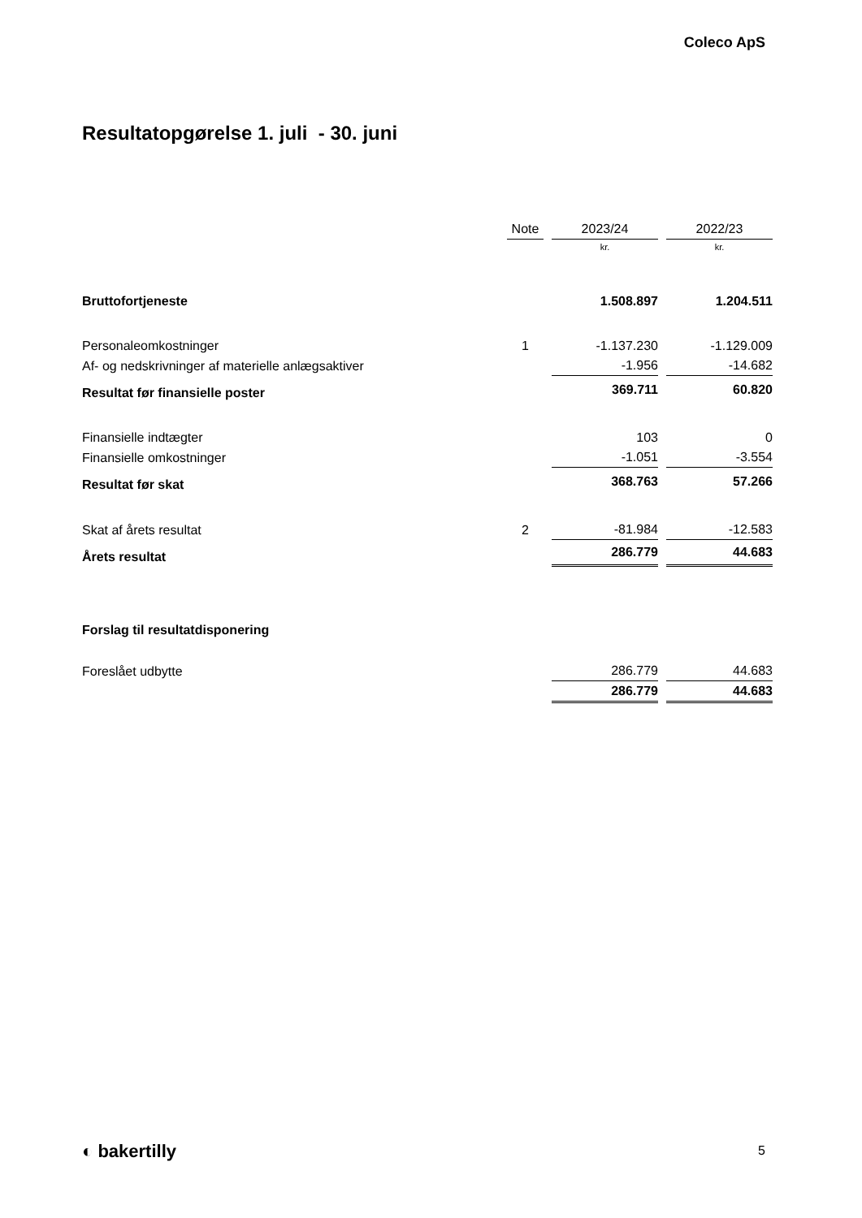Coleco ApS
Resultatopgørelse 1. juli - 30. juni
| | Note | 2023/24 | 2022/23 |
| --- | --- | --- | --- |
| | | kr. | kr. |
| Bruttofortjeneste | | 1.508.897 | 1.204.511 |
| Personaleomkostninger | 1 | -1.137.230 | -1.129.009 |
| Af- og nedskrivninger af materielle anlægsaktiver | | -1.956 | -14.682 |
| Resultat før finansielle poster | | 369.711 | 60.820 |
| Finansielle indtægter | | 103 | 0 |
| Finansielle omkostninger | | -1.051 | -3.554 |
| Resultat før skat | | 368.763 | 57.266 |
| Skat af årets resultat | 2 | -81.984 | -12.583 |
| Årets resultat | | 286.779 | 44.683 |
| Forslag til resultatdisponering | | | |
| Foreslået udbytte | | 286.779 | 44.683 |
| | | 286.779 | 44.683 |
◐ bakertilly 5